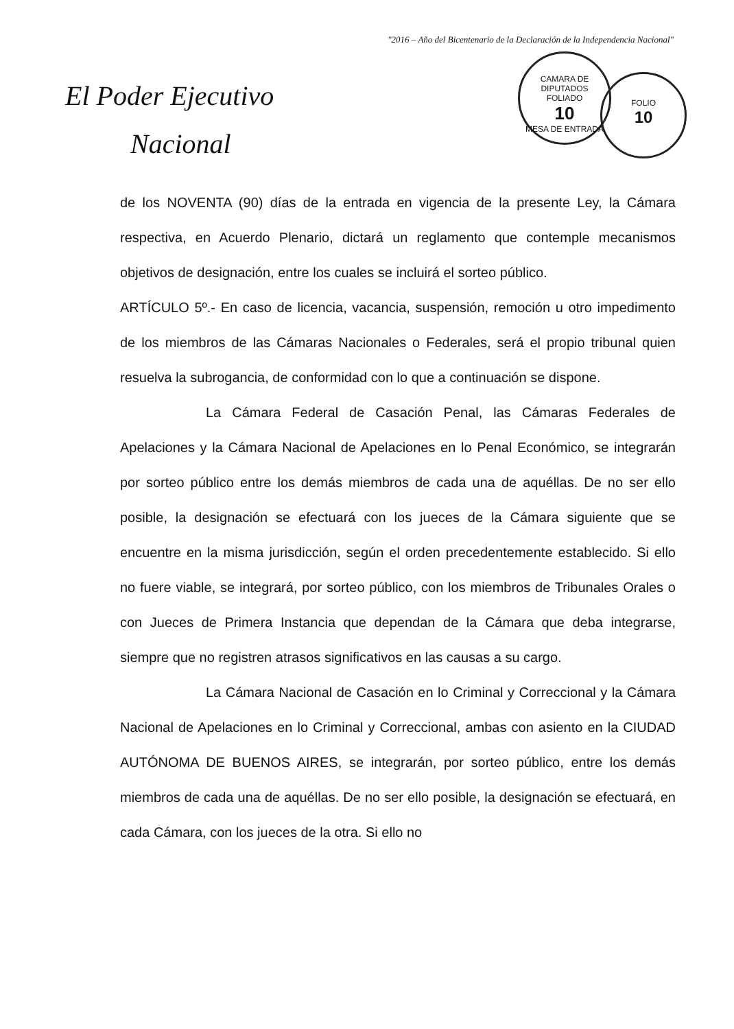"2016 – Año del Bicentenario de la Declaración de la Independencia Nacional"
El Poder Ejecutivo
Nacional
CAMARA DE DIPUTADOS
FOLIADO
10
MESA DE ENTRADA
FOLIO
10
de los NOVENTA (90) días de la entrada en vigencia de la presente Ley, la Cámara respectiva, en Acuerdo Plenario, dictará un reglamento que contemple mecanismos objetivos de designación, entre los cuales se incluirá el sorteo público.
ARTÍCULO 5º.- En caso de licencia, vacancia, suspensión, remoción u otro impedimento de los miembros de las Cámaras Nacionales o Federales, será el propio tribunal quien resuelva la subrogancia, de conformidad con lo que a continuación se dispone.
La Cámara Federal de Casación Penal, las Cámaras Federales de Apelaciones y la Cámara Nacional de Apelaciones en lo Penal Económico, se integrarán por sorteo público entre los demás miembros de cada una de aquéllas. De no ser ello posible, la designación se efectuará con los jueces de la Cámara siguiente que se encuentre en la misma jurisdicción, según el orden precedentemente establecido. Si ello no fuere viable, se integrará, por sorteo público, con los miembros de Tribunales Orales o con Jueces de Primera Instancia que dependan de la Cámara que deba integrarse, siempre que no registren atrasos significativos en las causas a su cargo.
La Cámara Nacional de Casación en lo Criminal y Correccional y la Cámara Nacional de Apelaciones en lo Criminal y Correccional, ambas con asiento en la CIUDAD AUTÓNOMA DE BUENOS AIRES, se integrarán, por sorteo público, entre los demás miembros de cada una de aquéllas. De no ser ello posible, la designación se efectuará, en cada Cámara, con los jueces de la otra. Si ello no